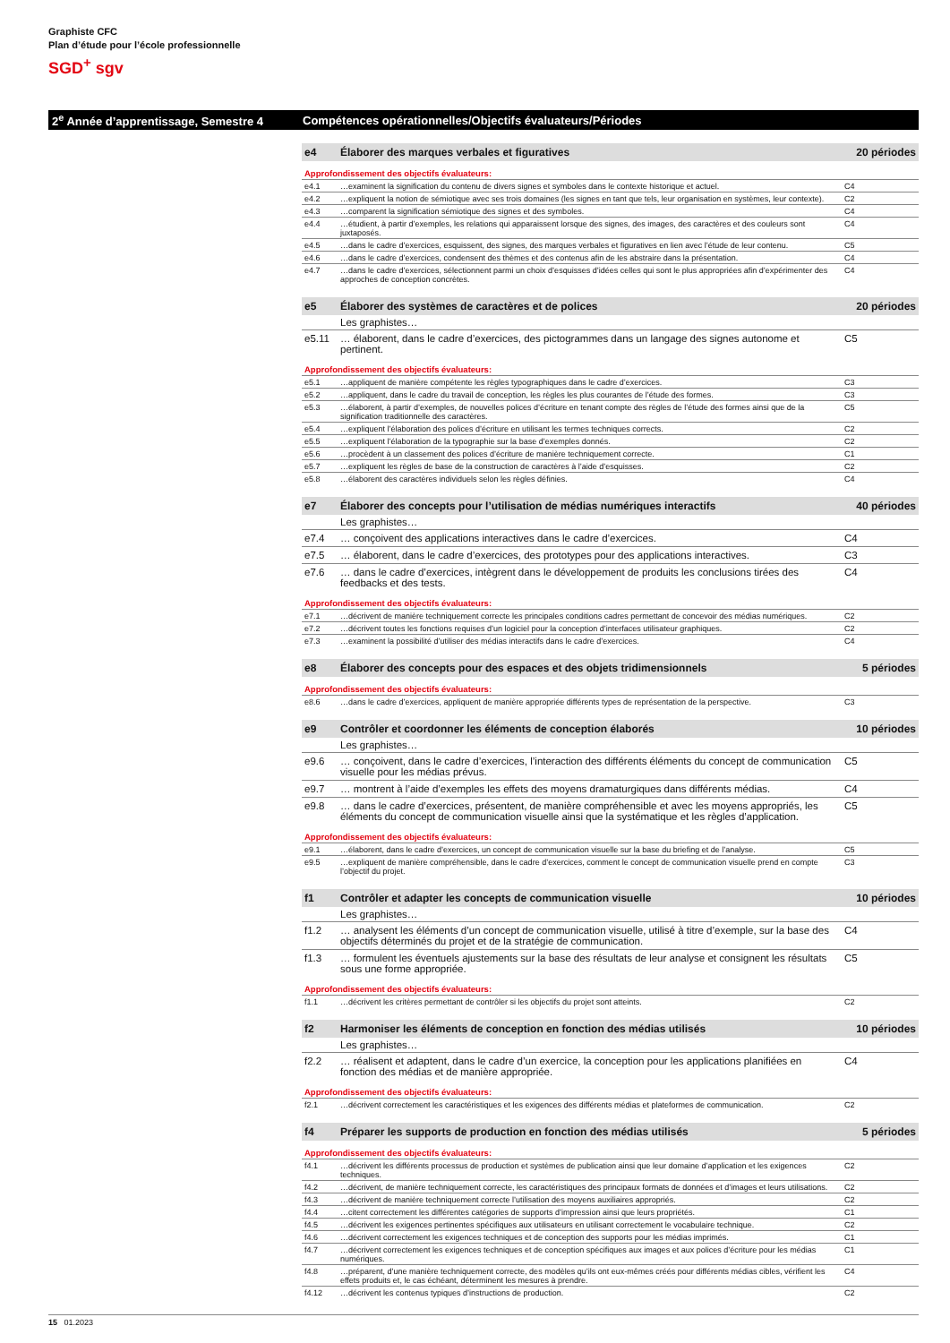Graphiste CFC
Plan d’étude pour l’école professionnelle
SGD<sup>+</sup> sgv
2<sup>e</sup> Année d’apprentissage, Semestre 4 Compétences opérationnelles/Objectifs évaluateurs/Périodes
| e4 | Élaborer des marques verbales et figuratives | 20 périodes |
| Approfondissement des objectifs évaluateurs: | | |
| e4.1 | …examinent la signification du contenu de divers signes et symboles dans le contexte historique et actuel. | C4 |
| e4.2 | …expliquent la notion de sémiotique avec ses trois domaines (les signes en tant que tels, leur organisation en systèmes, leur contexte). | C2 |
| e4.3 | …comparent la signification sémiotique des signes et des symboles. | C4 |
| e4.4 | …étudient, à partir d’exemples, les relations qui apparaissent lorsque des signes, des images, des caractères et des couleurs sont juxtaposés. | C4 |
| e4.5 | …dans le cadre d’exercices, esquissent, des signes, des marques verbales et figuratives en lien avec l’étude de leur contenu. | C5 |
| e4.6 | …dans le cadre d’exercices, condensent des thèmes et des contenus afin de les abstraire dans la présentation. | C4 |
| e4.7 | …dans le cadre d’exercices, sélectionnent parmi un choix d’esquisses d’idées celles qui sont le plus appropriées afin d’expérimenter des approches de conception concrètes. | C4 |
| e5 | Élaborer des systèmes de caractères et de polices | 20 périodes |
| | Les graphistes… | |
| e5.11 | … élaborent, dans le cadre d’exercices, des pictogrammes dans un langage des signes autonome et pertinent. | C5 |
| Approfondissement des objectifs évaluateurs: | | |
| e5.1 | …appliquent de manière compétente les règles typographiques dans le cadre d’exercices. | C3 |
| e5.2 | …appliquent, dans le cadre du travail de conception, les règles les plus courantes de l’étude des formes. | C3 |
| e5.3 | …élaborent, à partir d’exemples, de nouvelles polices d’écriture en tenant compte des règles de l’étude des formes ainsi que de la signification traditionnelle des caractères. | C5 |
| e5.4 | …expliquent l’élaboration des polices d’écriture en utilisant les termes techniques corrects. | C2 |
| e5.5 | …expliquent l’élaboration de la typographie sur la base d’exemples donnés. | C2 |
| e5.6 | …procèdent à un classement des polices d’écriture de manière techniquement correcte. | C1 |
| e5.7 | …expliquent les règles de base de la construction de caractères à l’aide d’esquisses. | C2 |
| e5.8 | …élaborent des caractères individuels selon les règles définies. | C4 |
| e7 | Élaborer des concepts pour l’utilisation de médias numériques interactifs | 40 périodes |
| | Les graphistes… | |
| e7.4 | … conçoivent des applications interactives dans le cadre d’exercices. | C4 |
| e7.5 | … élaborent, dans le cadre d’exercices, des prototypes pour des applications interactives. | C3 |
| e7.6 | … dans le cadre d’exercices, intègrent dans le développement de produits les conclusions tirées des feedbacks et des tests. | C4 |
| Approfondissement des objectifs évaluateurs: | | |
| e7.1 | …décrivent de manière techniquement correcte les principales conditions cadres permettant de concevoir des médias numériques. | C2 |
| e7.2 | …décrivent toutes les fonctions requises d’un logiciel pour la conception d’interfaces utilisateur graphiques. | C2 |
| e7.3 | …examinent la possibilité d’utiliser des médias interactifs dans le cadre d’exercices. | C4 |
| e8 | Élaborer des concepts pour des espaces et des objets tridimensionnels | 5 périodes |
| Approfondissement des objectifs évaluateurs: | | |
| e8.6 | …dans le cadre d’exercices, appliquent de manière appropriée différents types de représentation de la perspective. | C3 |
| e9 | Contrôler et coordonner les éléments de conception élaborés | 10 périodes |
| | Les graphistes… | |
| e9.6 | … conçoivent, dans le cadre d’exercices, l’interaction des différents éléments du concept de communication visuelle pour les médias prévus. | C5 |
| e9.7 | … montrent à l’aide d’exemples les effets des moyens dramaturgiques dans différents médias. | C4 |
| e9.8 | … dans le cadre d’exercices, présentent, de manière compréhensible et avec les moyens appropriés, les éléments du concept de communication visuelle ainsi que la systématique et les règles d’application. | C5 |
| Approfondissement des objectifs évaluateurs: | | |
| e9.1 | …élaborent, dans le cadre d’exercices, un concept de communication visuelle sur la base du briefing et de l’analyse. | C5 |
| e9.5 | …expliquent de manière compréhensible, dans le cadre d’exercices, comment le concept de communication visuelle prend en compte l’objectif du projet. | C3 |
| f1 | Contrôler et adapter les concepts de communication visuelle | 10 périodes |
| | Les graphistes… | |
| f1.2 | … analysent les éléments d’un concept de communication visuelle, utilisé à titre d’exemple, sur la base des objectifs déterminés du projet et de la stratégie de communication. | C4 |
| f1.3 | … formulent les éventuels ajustements sur la base des résultats de leur analyse et consignent les résultats sous une forme appropriée. | C5 |
| Approfondissement des objectifs évaluateurs: | | |
| f1.1 | …décrivent les critères permettant de contrôler si les objectifs du projet sont atteints. | C2 |
| f2 | Harmoniser les éléments de conception en fonction des médias utilisés | 10 périodes |
| | Les graphistes… | |
| f2.2 | … réalisent et adaptent, dans le cadre d’un exercice, la conception pour les applications planifiées en fonction des médias et de manière appropriée. | C4 |
| Approfondissement des objectifs évaluateurs: | | |
| f2.1 | …décrivent correctement les caractéristiques et les exigences des différents médias et plateformes de communication. | C2 |
| f4 | Préparer les supports de production en fonction des médias utilisés | 5 périodes |
| Approfondissement des objectifs évaluateurs: | | |
| f4.1 | …décrivent les différents processus de production et systèmes de publication ainsi que leur domaine d’application et les exigences techniques. | C2 |
| f4.2 | …décrivent, de manière techniquement correcte, les caractéristiques des principaux formats de données et d’images et leurs utilisations. | C2 |
| f4.3 | …décrivent de manière techniquement correcte l’utilisation des moyens auxiliaires appropriés. | C2 |
| f4.4 | …citent correctement les différentes catégories de supports d’impression ainsi que leurs propriétés. | C1 |
| f4.5 | …décrivent les exigences pertinentes spécifiques aux utilisateurs en utilisant correctement le vocabulaire technique. | C2 |
| f4.6 | …décrivent correctement les exigences techniques et de conception des supports pour les médias imprimés. | C1 |
| f4.7 | …décrivent correctement les exigences techniques et de conception spécifiques aux images et aux polices d’écriture pour les médias numériques. | C1 |
| f4.8 | …préparent, d’une manière techniquement correcte, des modèles qu’ils ont eux-mêmes créés pour différents médias cibles, vérifient les effets produits et, le cas échéant, déterminent les mesures à prendre. | C4 |
| f4.12 | …décrivent les contenus typiques d’instructions de production. | C2 |
15 01.2023